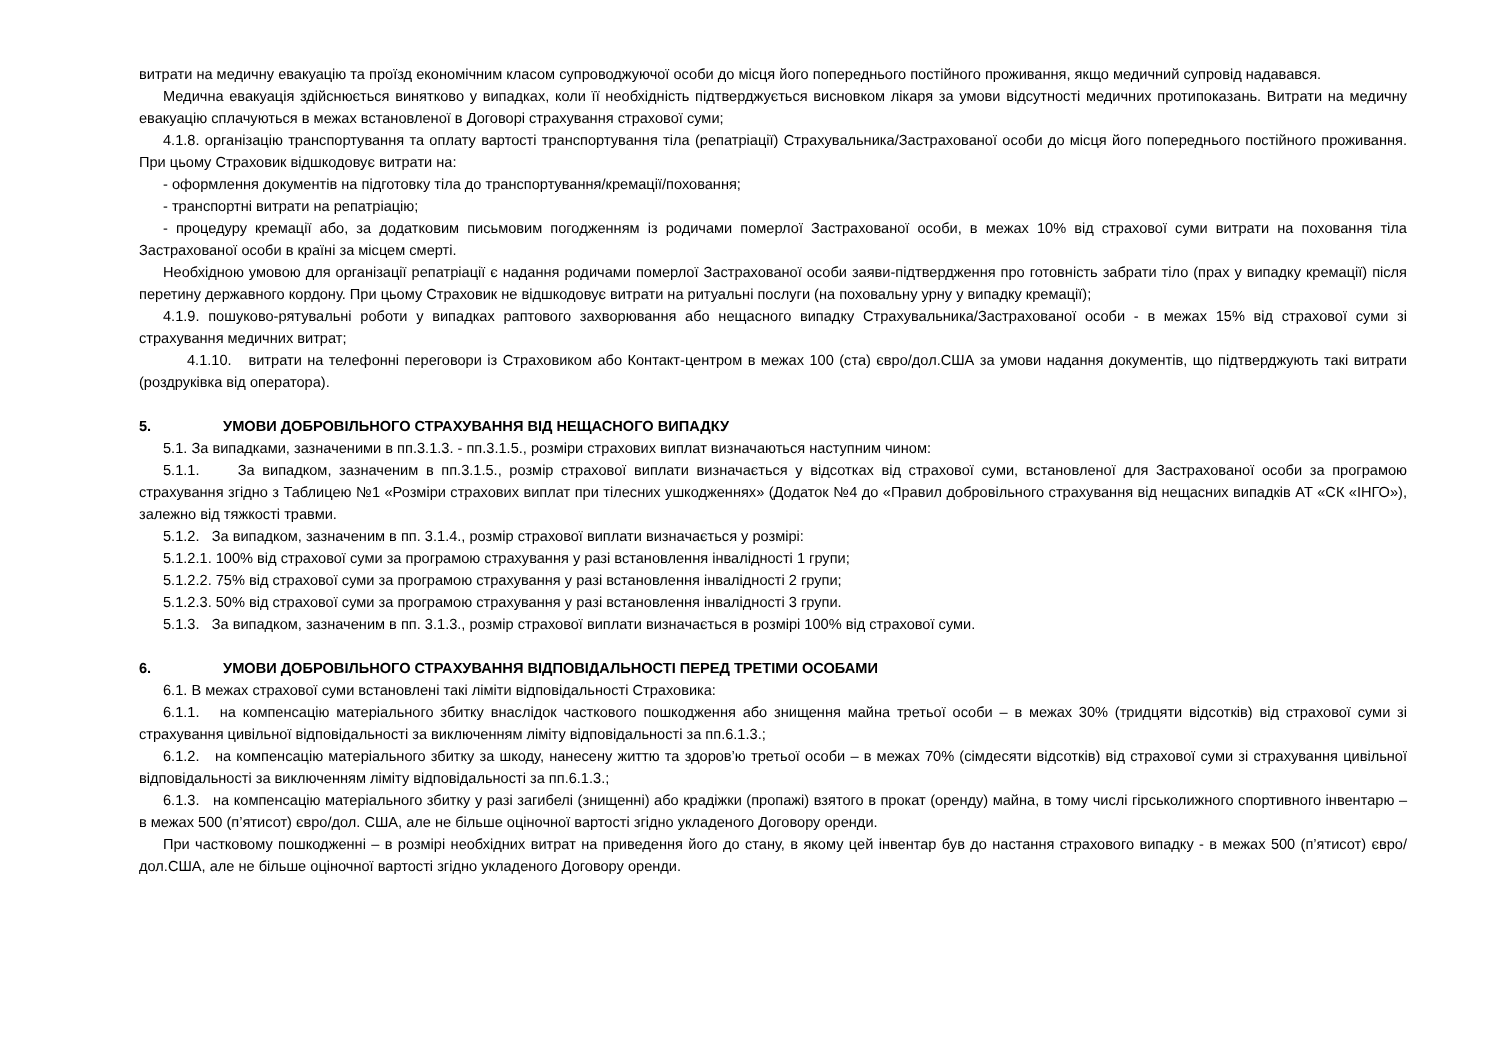витрати на медичну евакуацію та проїзд економічним класом супроводжуючої особи до місця його попереднього постійного проживання, якщо медичний супровід надавався.
Медична евакуація здійснюється винятково у випадках, коли її необхідність підтверджується висновком лікаря за умови відсутності медичних протипоказань. Витрати на медичну евакуацію сплачуються в межах встановленої в Договорі страхування страхової суми;
4.1.8. організацію транспортування та оплату вартості транспортування тіла (репатріації) Страхувальника/Застрахованої особи до місця його попереднього постійного проживання. При цьому Страховик відшкодовує витрати на:
- оформлення документів на підготовку тіла до транспортування/кремації/поховання;
- транспортні витрати на репатріацію;
- процедуру кремації або, за додатковим письмовим погодженням із родичами померлої Застрахованої особи, в межах 10% від страхової суми витрати на поховання тіла Застрахованої особи в країні за місцем смерті.
Необхідною умовою для організації репатріації є надання родичами померлої Застрахованої особи заяви-підтвердження про готовність забрати тіло (прах у випадку кремації) після перетину державного кордону. При цьому Страховик не відшкодовує витрати на ритуальні послуги (на поховальну урну у випадку кремації);
4.1.9. пошуково-рятувальні роботи у випадках раптового захворювання або нещасного випадку Страхувальника/Застрахованої особи - в межах 15% від страхової суми зі страхування медичних витрат;
4.1.10. витрати на телефонні переговори із Страховиком або Контакт-центром в межах 100 (ста) євро/дол.США за умови надання документів, що підтверджують такі витрати (роздруківка від оператора).
5. УМОВИ ДОБРОВІЛЬНОГО СТРАХУВАННЯ ВІД НЕЩАСНОГО ВИПАДКУ
5.1. За випадками, зазначеними в пп.3.1.3. - пп.3.1.5., розміри страхових виплат визначаються наступним чином:
5.1.1. За випадком, зазначеним в пп.3.1.5., розмір страхової виплати визначається у відсотках від страхової суми, встановленої для Застрахованої особи за програмою страхування згідно з Таблицею №1 «Розміри страхових виплат при тілесних ушкодженнях» (Додаток №4 до «Правил добровільного страхування від нещасних випадків АТ «СК «ІНГО»), залежно від тяжкості травми.
5.1.2. За випадком, зазначеним в пп. 3.1.4., розмір страхової виплати визначається у розмірі:
5.1.2.1. 100% від страхової суми за програмою страхування у разі встановлення інвалідності 1 групи;
5.1.2.2. 75% від страхової суми за програмою страхування у разі встановлення інвалідності 2 групи;
5.1.2.3. 50% від страхової суми за програмою страхування у разі встановлення інвалідності 3 групи.
5.1.3. За випадком, зазначеним в пп. 3.1.3., розмір страхової виплати визначається в розмірі 100% від страхової суми.
6. УМОВИ ДОБРОВІЛЬНОГО СТРАХУВАННЯ ВІДПОВІДАЛЬНОСТІ ПЕРЕД ТРЕТІМИ ОСОБАМИ
6.1. В межах страхової суми встановлені такі ліміти відповідальності Страховика:
6.1.1. на компенсацію матеріального збитку внаслідок часткового пошкодження або знищення майна третьої особи – в межах 30% (тридцяти відсотків) від страхової суми зі страхування цивільної відповідальності за виключенням ліміту відповідальності за пп.6.1.3.;
6.1.2. на компенсацію матеріального збитку за шкоду, нанесену життю та здоров’ю третьої особи – в межах 70% (сімдесяти відсотків) від страхової суми зі страхування цивільної відповідальності за виключенням ліміту відповідальності за пп.6.1.3.;
6.1.3. на компенсацію матеріального збитку у разі загибелі (знищенні) або крадіжки (пропажі) взятого в прокат (оренду) майна, в тому числі гірськолижного спортивного інвентарю – в межах 500 (п’ятисот) євро/дол. США, але не більше оціночної вартості згідно укладеного Договору оренди.
При частковому пошкодженні – в розмірі необхідних витрат на приведення його до стану, в якому цей інвентар був до настання страхового випадку - в межах 500 (п’ятисот) євро/дол.США, але не більше оціночної вартості згідно укладеного Договору оренди.